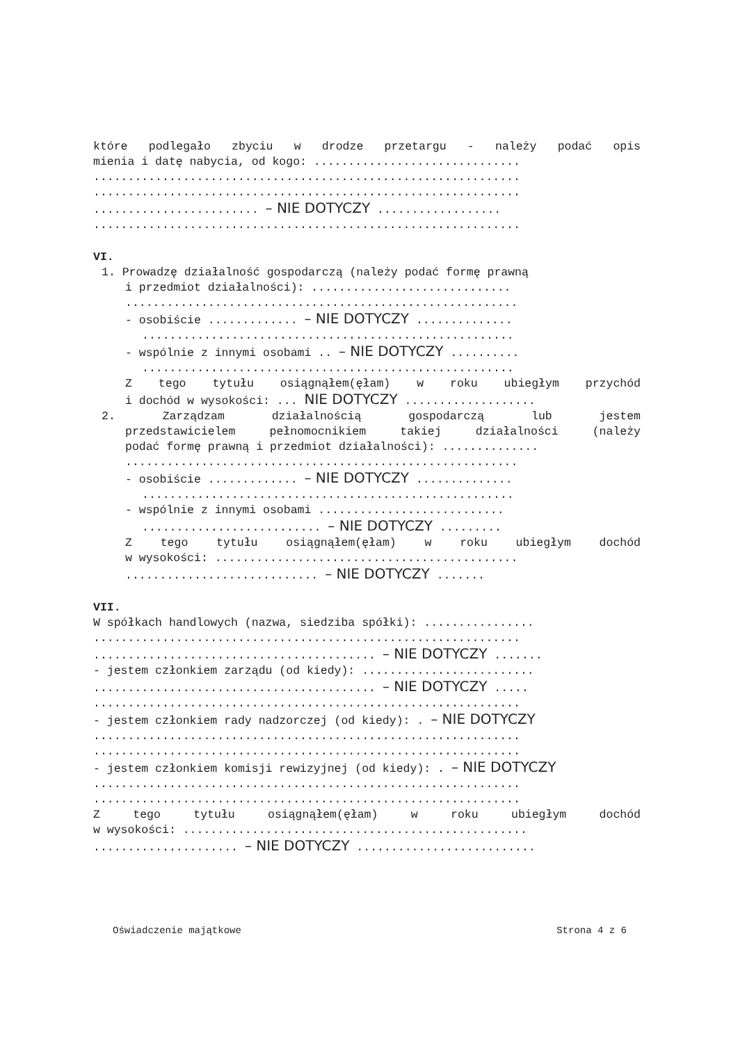które podlegało zbyciu w drodze przetargu - należy podać opis
mienia i datę nabycia, od kogo: ..............................
..............................................................
..............................................................
........................ – NIE DOTYCZY ..................
..............................................................
VI.
1. Prowadzę działalność gospodarczą (należy podać formę prawną
i przedmiot działalności): .............................
.........................................................
- osobiście ............. – NIE DOTYCZY ..............
......................................................
- wspólnie z innymi osobami .. – NIE DOTYCZY ..........
......................................................
Z tego tytułu osiągnąłem(ęłam) w roku ubiegłym przychód
i dochód w wysokości: ... NIE DOTYCZY ...................
2. Zarządzam działalnością gospodarczą lub jestem
przedstawicielem pełnomocnikiem takiej działalności (należy
podać formę prawną i przedmiot działalności): ..............
.........................................................
- osobiście ............. – NIE DOTYCZY ..............
......................................................
- wspólnie z innymi osobami ...........................
.......................... – NIE DOTYCZY .........
Z tego tytułu osiągnąłem(ęłam) w roku ubiegłym dochód
w wysokości: ............................................
............................ – NIE DOTYCZY .......
VII.
W spółkach handlowych (nazwa, siedziba spółki): ................
..............................................................
......................................... – NIE DOTYCZY .......
- jestem członkiem zarządu (od kiedy): .........................
......................................... – NIE DOTYCZY .....
..............................................................
- jestem członkiem rady nadzorczej (od kiedy): . – NIE DOTYCZY
..............................................................
..............................................................
- jestem członkiem komisji rewizyjnej (od kiedy): . – NIE DOTYCZY
..............................................................
..............................................................
Z tego tytułu osiągnąłem(ęłam) w roku ubiegłym dochód
w wysokości: ..................................................
..................... – NIE DOTYCZY ..........................
Oświadczenie majątkowe Strona 4 z 6